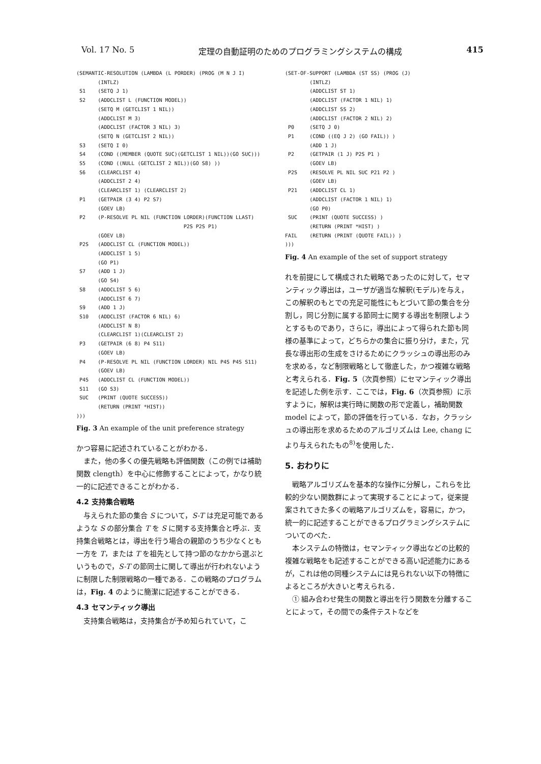Vol. 17 No. 5 定理の自動証明のためのプログラミングシステムの構成 415
(SEMANTIC-RESOLUTION (LAMBDA (L PORDER) (PROG (M N J I)
       (INTLZ)
 S1    (SETQ J 1)
 S2    (ADDCLIST L (FUNCTION MODEL))
       (SETQ M (GETCLIST 1 NIL))
       (ADDCLIST M 3)
       (ADDCLIST (FACTOR 3 NIL) 3)
       (SETQ N (GETCLIST 2 NIL))
 S3    (SETQ I 0)
 S4    (COND ((MEMBER (QUOTE SUC)(GETCLIST 1 NIL))(GO SUC)))
 S5    (COND ((NULL (GETCLIST 2 NIL))(GO S8) ))
 S6    (CLEARCLIST 4)
       (ADDCLIST 2 4)
       (CLEARCLIST 1) (CLEARCLIST 2)
 P1    (GETPAIR (3 4) P2 S7)
       (GOEV LB)
 P2    (P-RESOLVE PL NIL (FUNCTION LORDER)(FUNCTION LLAST)
                                   P2S P2S P1)
       (GOEV LB)
 P2S   (ADDCLIST CL (FUNCTION MODEL))
       (ADDCLIST 1 5)
       (GO P1)
 S7    (ADD 1 J)
       (GO S4)
 S8    (ADDCLIST 5 6)
       (ADDCLIST 6 7)
 S9    (ADD 1 J)
 S10   (ADDCLIST (FACTOR 6 NIL) 6)
       (ADDCLIST N 8)
       (CLEARCLIST 1)(CLEARCLIST 2)
 P3    (GETPAIR (6 8) P4 S11)
       (GOEV LB)
 P4    (P-RESOLVE PL NIL (FUNCTION LORDER) NIL P4S P4S S11)
       (GOEV LB)
 P4S   (ADDCLIST CL (FUNCTION MODEL))
 S11   (GO S3)
 SUC   (PRINT (QUOTE SUCCESS))
       (RETURN (PRINT *HIST))
)))
Fig. 3 An example of the unit preference strategy
かつ容易に記述されていることがわかる．
また，他の多くの優先戦略も評価関数（この例では補助関数 clength）を中心に修飾することによって，かなり統一的に記述できることがわかる．
4.2 支持集合戦略
与えられた節の集合 S について，S-T は充足可能であるような S の部分集合 T を S に関する支持集合と呼ぶ．支持集合戦略とは，導出を行う場合の親節のうち少なくとも一方を T，または T を祖先として持つ節のなかから選ぶというもので，S-T の節同士に関して導出が行われないように制限した制限戦略の一種である．この戦略のプログラムは，Fig. 4 のように簡潔に記述することができる．
4.3 セマンティック導出
支持集合戦略は，支持集合が予め知られていて，こ
(SET-OF-SUPPORT (LAMBDA (ST SS) (PROG (J)
        (INTLZ)
        (ADDCLIST ST 1)
        (ADDCLIST (FACTOR 1 NIL) 1)
        (ADDCLIST SS 2)
        (ADDCLIST (FACTOR 2 NIL) 2)
 P0     (SETQ J 0)
 P1     (COND ((EQ J 2) (GO FAIL)) )
        (ADD 1 J)
 P2     (GETPAIR (1 J) P2S P1 )
        (GOEV LB)
 P2S    (RESOLVE PL NIL SUC P21 P2 )
        (GOEV LB)
 P21    (ADDCLIST CL 1)
        (ADDCLIST (FACTOR 1 NIL) 1)
        (GO P0)
 SUC    (PRINT (QUOTE SUCCESS) )
        (RETURN (PRINT *HIST) )
FAIL    (RETURN (PRINT (QUOTE FAIL)) )
)))
Fig. 4 An example of the set of support strategy
れを前提にして構成された戦略であったのに対して，セマンティック導出は，ユーザが適当な解釈(モデル)を与え，この解釈のもとでの充足可能性にもとづいて節の集合を分割し，同じ分割に属する節同士に関する導出を制限しようとするものであり，さらに，導出によって得られた節も同様の基準によって，どちらかの集合に振り分け，また，冗長な導出形の生成をさけるためにクラッシュの導出形のみを求める，など制限戦略として徹底した，かつ複雑な戦略と考えられる．Fig. 5（次頁参照）にセマンティック導出を記述した例を示す．ここでは，Fig. 6（次頁参照）に示すように，解釈は実行時に関数の形で定義し，補助関数 model によって，節の評価を行っている．なお，クラッシュの導出形を求めるためのアルゴリズムは Lee, chang により与えられたもの<sup>8)</sup>を使用した．
5. おわりに
戦略アルゴリズムを基本的な操作に分解し，これらを比較的少ない関数群によって実現することによって，従来提案されてきた多くの戦略アルゴリズムを，容易に，かつ，統一的に記述することができるプログラミングシステムについてのべた．
本システムの特徴は，セマンティック導出などの比較的複雑な戦略をも記述することができる高い記述能力にあるが，これは他の同種システムには見られない以下の特徴によるところが大きいと考えられる．
① 組み合わせ発生の関数と導出を行う関数を分離することによって，その間での条件テストなどを